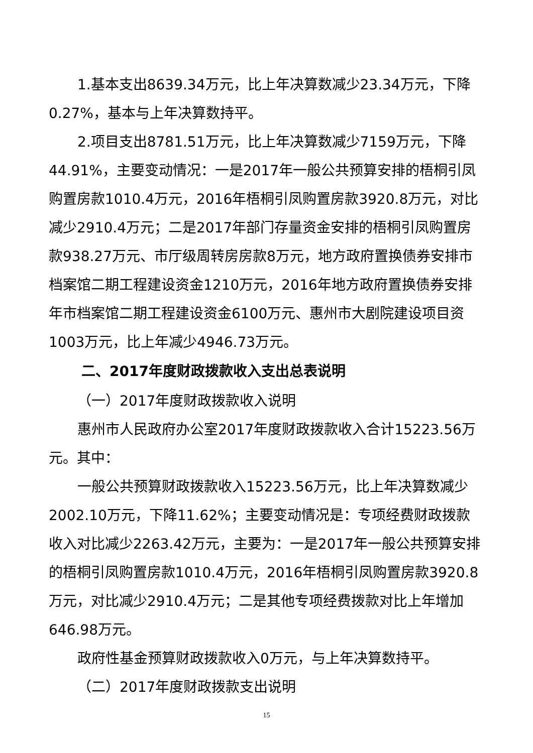1.基本支出8639.34万元，比上年决算数减少23.34万元，下降0.27%，基本与上年决算数持平。
2.项目支出8781.51万元，比上年决算数减少7159万元，下降44.91%，主要变动情况：一是2017年一般公共预算安排的梧桐引凤购置房款1010.4万元，2016年梧桐引凤购置房款3920.8万元，对比减少2910.4万元；二是2017年部门存量资金安排的梧桐引凤购置房款938.27万元、市厅级周转房房款8万元，地方政府置换债券安排市档案馆二期工程建设资金1210万元，2016年地方政府置换债券安排年市档案馆二期工程建设资金6100万元、惠州市大剧院建设项目资1003万元，比上年减少4946.73万元。
二、2017年度财政拨款收入支出总表说明
（一）2017年度财政拨款收入说明
惠州市人民政府办公室2017年度财政拨款收入合计15223.56万元。其中：
一般公共预算财政拨款收入15223.56万元，比上年决算数减少2002.10万元，下降11.62%；主要变动情况是：专项经费财政拨款收入对比减少2263.42万元，主要为：一是2017年一般公共预算安排的梧桐引凤购置房款1010.4万元，2016年梧桐引凤购置房款3920.8万元，对比减少2910.4万元；二是其他专项经费拨款对比上年增加646.98万元。
政府性基金预算财政拨款收入0万元，与上年决算数持平。
（二）2017年度财政拨款支出说明
15